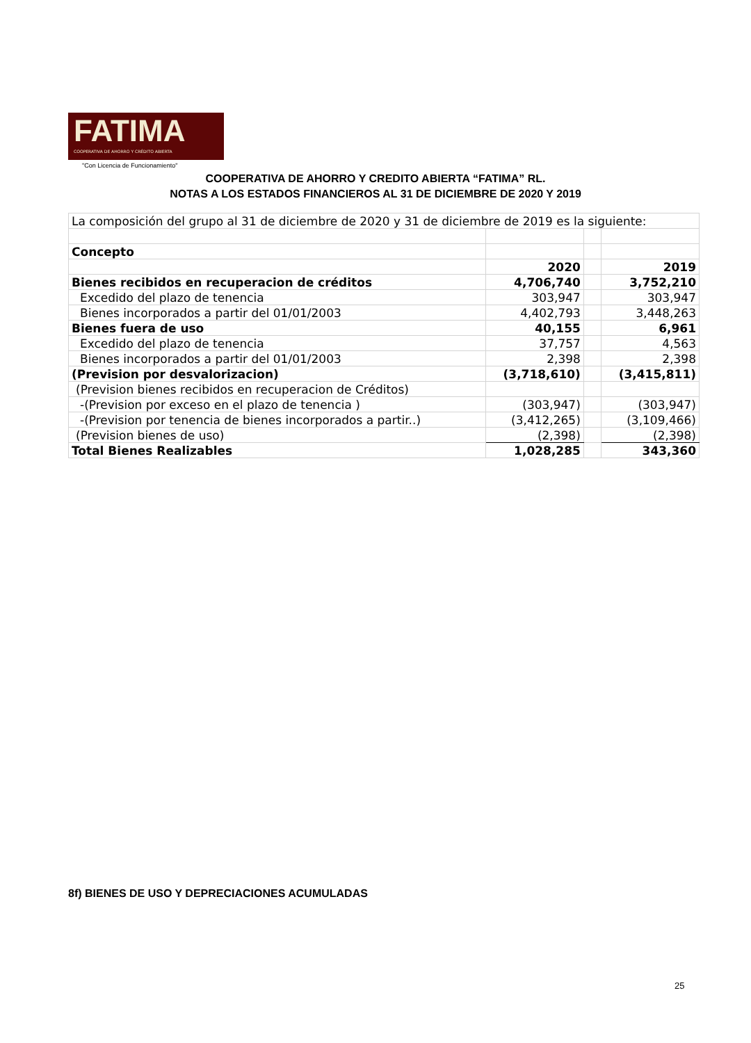FATIMA
COOPERATIVA DE AHORRO Y CRÉDITO ABIERTA
"Con Licencia de Funcionamiento"
COOPERATIVA DE AHORRO Y CREDITO ABIERTA “FATIMA” RL.
NOTAS A LOS ESTADOS FINANCIEROS AL 31 DE DICIEMBRE DE 2020 Y 2019
| La composición del grupo al 31 de diciembre de 2020 y 31 de diciembre de 2019 es la siguiente: | | | |
| Concepto | | | |
| | 2020 | | 2019 |
| Bienes recibidos en recuperacion de créditos | 4,706,740 | | 3,752,210 |
| Excedido del plazo de tenencia | 303,947 | | 303,947 |
| Bienes incorporados a partir del 01/01/2003 | 4,402,793 | | 3,448,263 |
| Bienes fuera de uso | 40,155 | | 6,961 |
| Excedido del plazo de tenencia | 37,757 | | 4,563 |
| Bienes incorporados a partir del 01/01/2003 | 2,398 | | 2,398 |
| (Prevision por desvalorizacion) | (3,718,610) | | (3,415,811) |
| (Prevision bienes recibidos en recuperacion de Créditos) | | | |
| -(Prevision por exceso en el plazo de tenencia ) | (303,947) | | (303,947) |
| -(Prevision por tenencia de bienes incorporados a partir..) | (3,412,265) | | (3,109,466) |
| (Prevision bienes de uso) | (2,398) | | (2,398) |
| Total Bienes Realizables | 1,028,285 | | 343,360 |
8f) BIENES DE USO Y DEPRECIACIONES ACUMULADAS
25